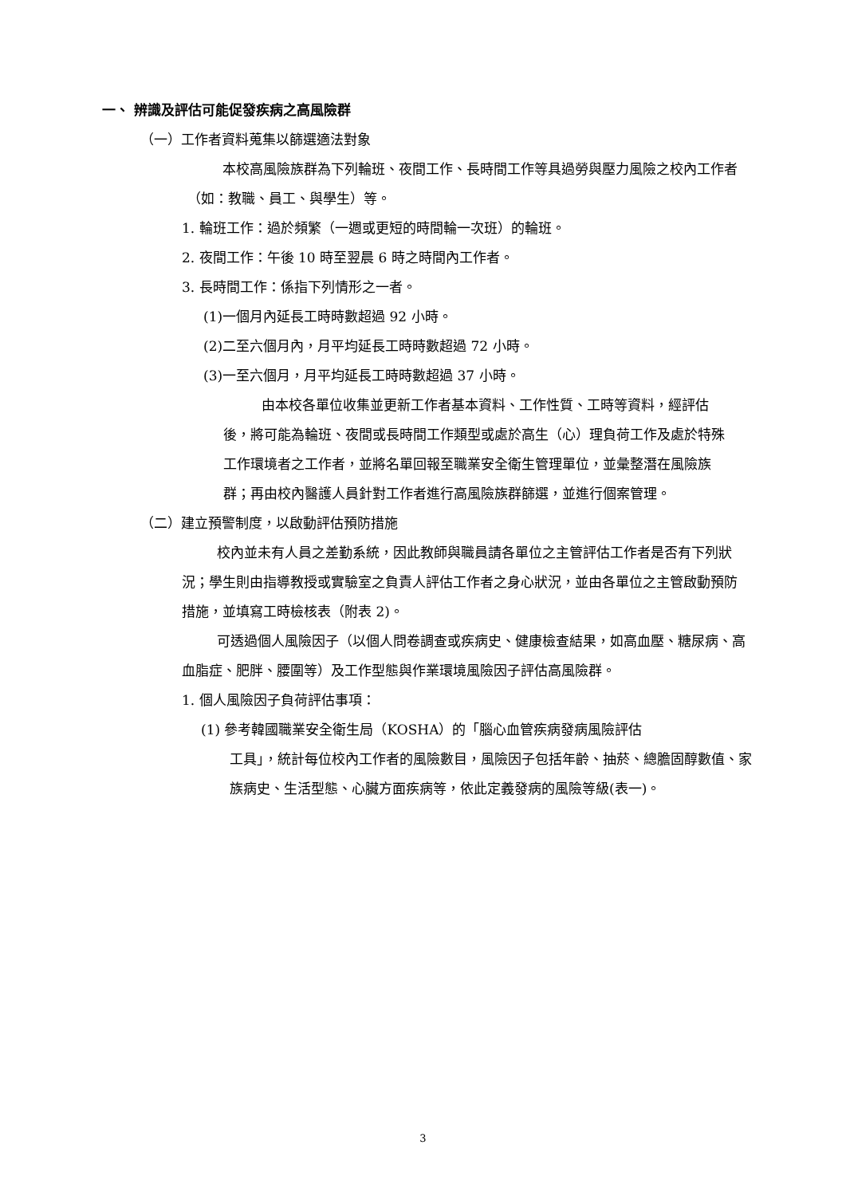一、 辨識及評估可能促發疾病之高風險群
（一）工作者資料蒐集以篩選適法對象
本校高風險族群為下列輪班、夜間工作、長時間工作等具過勞與壓力風險之校內工作者（如：教職、員工、與學生）等。
1. 輪班工作：過於頻繁（一週或更短的時間輪一次班）的輪班。
2. 夜間工作：午後 10 時至翌晨 6 時之時間內工作者。
3. 長時間工作：係指下列情形之一者。
(1)一個月內延長工時時數超過 92 小時。
(2)二至六個月內，月平均延長工時時數超過 72 小時。
(3)一至六個月，月平均延長工時時數超過 37 小時。
由本校各單位收集並更新工作者基本資料、工作性質、工時等資料，經評估後，將可能為輪班、夜間或長時間工作類型或處於高生（心）理負荷工作及處於特殊工作環境者之工作者，並將名單回報至職業安全衛生管理單位，並彙整潛在風險族群；再由校內醫護人員針對工作者進行高風險族群篩選，並進行個案管理。
（二）建立預警制度，以啟動評估預防措施
校內並未有人員之差勤系統，因此教師與職員請各單位之主管評估工作者是否有下列狀況；學生則由指導教授或實驗室之負責人評估工作者之身心狀況，並由各單位之主管啟動預防措施，並填寫工時檢核表（附表 2)。
可透過個人風險因子（以個人問卷調查或疾病史、健康檢查結果，如高血壓、糖尿病、高血脂症、肥胖、腰圍等）及工作型態與作業環境風險因子評估高風險群。
1. 個人風險因子負荷評估事項：
(1) 參考韓國職業安全衛生局（KOSHA）的「腦心血管疾病發病風險評估
工具」，統計每位校內工作者的風險數目，風險因子包括年齡、抽菸、總膽固醇數值、家族病史、生活型態、心臟方面疾病等，依此定義發病的風險等級(表一)。
3